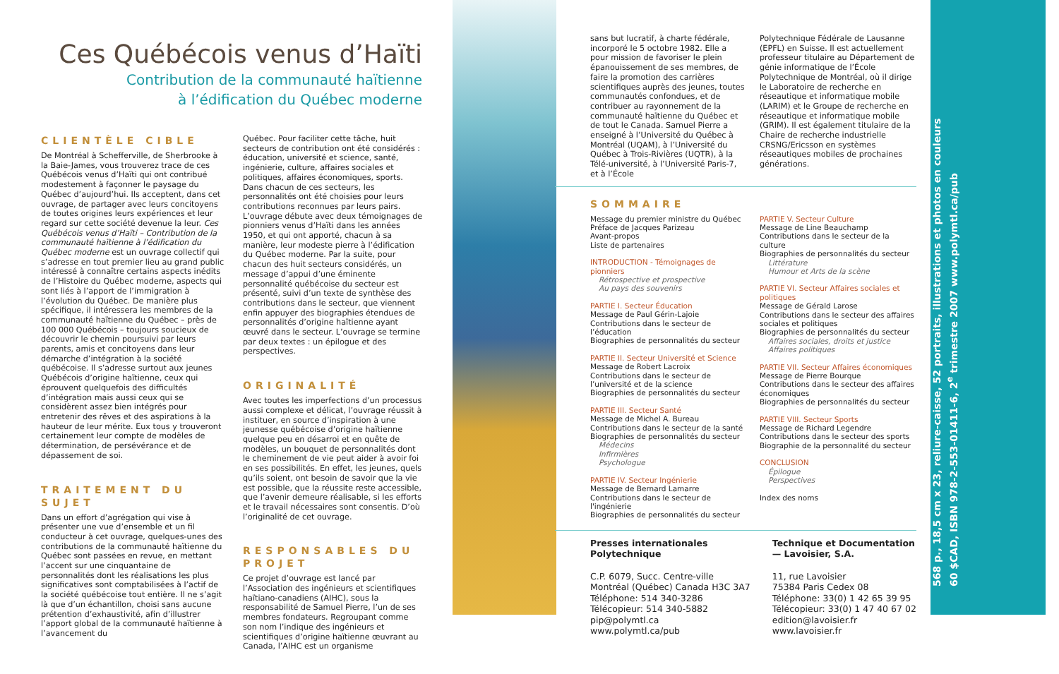Ces Québécois venus d’Haïti
Contribution de la communauté haïtienne
à l’édification du Québec moderne
CLIENTÈLE CIBLE
De Montréal à Schefferville, de Sherbrooke à la Baie-James, vous trouverez trace de ces Québécois venus d’Haïti qui ont contribué modestement à façonner le paysage du Québec d’aujourd’hui. Ils acceptent, dans cet ouvrage, de partager avec leurs concitoyens de toutes origines leurs expériences et leur regard sur cette société devenue la leur. Ces Québécois venus d’Haïti – Contribution de la communauté haïtienne à l’édification du Québec moderne est un ouvrage collectif qui s’adresse en tout premier lieu au grand public intéressé à connaître certains aspects inédits de l’Histoire du Québec moderne, aspects qui sont liés à l’apport de l’immigration à l’évolution du Québec. De manière plus spécifique, il intéressera les membres de la communauté haïtienne du Québec – près de 100 000 Québécois – toujours soucieux de découvrir le chemin poursuivi par leurs parents, amis et concitoyens dans leur démarche d’intégration à la société québécoise. Il s’adresse surtout aux jeunes Québécois d’origine haïtienne, ceux qui éprouvent quelquefois des difficultés d’intégration mais aussi ceux qui se considèrent assez bien intégrés pour entretenir des rêves et des aspirations à la hauteur de leur mérite. Eux tous y trouveront certainement leur compte de modèles de détermination, de persévérance et de dépassement de soi.
TRAITEMENT DU SUJET
Dans un effort d’agrégation qui vise à présenter une vue d’ensemble et un fil conducteur à cet ouvrage, quelques-unes des contributions de la communauté haïtienne du Québec sont passées en revue, en mettant l’accent sur une cinquantaine de personnalités dont les réalisations les plus significatives sont comptabilisées à l’actif de la société québécoise tout entière. Il ne s’agit là que d’un échantillon, choisi sans aucune prétention d’exhaustivité, afin d’illustrer l’apport global de la communauté haïtienne à l’avancement du
Québec. Pour faciliter cette tâche, huit secteurs de contribution ont été considérés : éducation, université et science, santé, ingénierie, culture, affaires sociales et politiques, affaires économiques, sports. Dans chacun de ces secteurs, les personnalités ont été choisies pour leurs contributions reconnues par leurs pairs. L’ouvrage débute avec deux témoignages de pionniers venus d’Haïti dans les années 1950, et qui ont apporté, chacun à sa manière, leur modeste pierre à l’édification du Québec moderne. Par la suite, pour chacun des huit secteurs considérés, un message d’appui d’une éminente personnalité québécoise du secteur est présenté, suivi d’un texte de synthèse des contributions dans le secteur, que viennent enfin appuyer des biographies étendues de personnalités d’origine haïtienne ayant œuvré dans le secteur. L’ouvrage se termine par deux textes : un épilogue et des perspectives.
ORIGINALITÉ
Avec toutes les imperfections d’un processus aussi complexe et délicat, l’ouvrage réussit à instituer, en source d’inspiration à une jeunesse québécoise d’origine haïtienne quelque peu en désarroi et en quête de modèles, un bouquet de personnalités dont le cheminement de vie peut aider à avoir foi en ses possibilités. En effet, les jeunes, quels qu’ils soient, ont besoin de savoir que la vie est possible, que la réussite reste accessible, que l’avenir demeure réalisable, si les efforts et le travail nécessaires sont consentis. D’où l’originalité de cet ouvrage.
RESPONSABLES DU PROJET
Ce projet d’ouvrage est lancé par l’Association des ingénieurs et scientifiques haïtiano-canadiens (AIHC), sous la responsabilité de Samuel Pierre, l’un de ses membres fondateurs. Regroupant comme son nom l’indique des ingénieurs et scientifiques d’origine haïtienne œuvrant au Canada, l’AIHC est un organisme
sans but lucratif, à charte fédérale, incorporé le 5 octobre 1982. Elle a pour mission de favoriser le plein épanouissement de ses membres, de faire la promotion des carrières scientifiques auprès des jeunes, toutes communautés confondues, et de contribuer au rayonnement de la communauté haïtienne du Québec et de tout le Canada. Samuel Pierre a enseigné à l’Université du Québec à Montréal (UQAM), à l’Université du Québec à Trois-Rivières (UQTR), à la Télé-université, à l’Université Paris-7, et à l’École
Polytechnique Fédérale de Lausanne (EPFL) en Suisse. Il est actuellement professeur titulaire au Département de génie informatique de l’École Polytechnique de Montréal, où il dirige le Laboratoire de recherche en réseautique et informatique mobile (LARIM) et le Groupe de recherche en réseautique et informatique mobile (GRIM). Il est également titulaire de la Chaire de recherche industrielle CRSNG/Ericsson en systèmes réseautiques mobiles de prochaines générations.
SOMMAIRE
Message du premier ministre du Québec
Préface de Jacques Parizeau
Avant-propos
Liste de partenaires
INTRODUCTION - Témoignages de pionniers
Rétrospective et prospective
Au pays des souvenirs
PARTIE I. Secteur Éducation
Message de Paul Gérin-Lajoie
Contributions dans le secteur de l’éducation
Biographies de personnalités du secteur
PARTIE II. Secteur Université et Science
Message de Robert Lacroix
Contributions dans le secteur de l’université et de la science
Biographies de personnalités du secteur
PARTIE III. Secteur Santé
Message de Michel A. Bureau
Contributions dans le secteur de la santé
Biographies de personnalités du secteur
Médecins
Infirmières
Psychologue
PARTIE IV. Secteur Ingénierie
Message de Bernard Lamarre
Contributions dans le secteur de l'ingénierie
Biographies de personnalités du secteur
PARTIE V. Secteur Culture
Message de Line Beauchamp
Contributions dans le secteur de la culture
Biographies de personnalités du secteur
Littérature
Humour et Arts de la scène
PARTIE VI. Secteur Affaires sociales et politiques
Message de Gérald Larose
Contributions dans le secteur des affaires sociales et politiques
Biographies de personnalités du secteur
Affaires sociales, droits et justice
Affaires politiques
PARTIE VII. Secteur Affaires économiques
Message de Pierre Bourque
Contributions dans le secteur des affaires économiques
Biographies de personnalités du secteur
PARTIE VIII. Secteur Sports
Message de Richard Legendre
Contributions dans le secteur des sports
Biographie de la personnalité du secteur
CONCLUSION
Épilogue
Perspectives
Index des noms
Presses internationales Polytechnique
C.P. 6079, Succ. Centre-ville
Montréal (Québec) Canada H3C 3A7
Téléphone: 514 340-3286
Télécopieur: 514 340-5882
pip@polymtl.ca
www.polymtl.ca/pub
Technique et Documentation — Lavoisier, S.A.
11, rue Lavoisier
75384 Paris Cedex 08
Téléphone: 33(0) 1 42 65 39 95
Télécopieur: 33(0) 1 47 40 67 02
edition@lavoisier.fr
www.lavoisier.fr
568 p., 18,5 cm x 23, reliure-caisse, 52 portraits, illustrations et photos en couleurs
60 $CAD, ISBN 978-2-553-01411-6, 2<sup>e</sup> trimestre 2007 www.polymtl.ca/pub